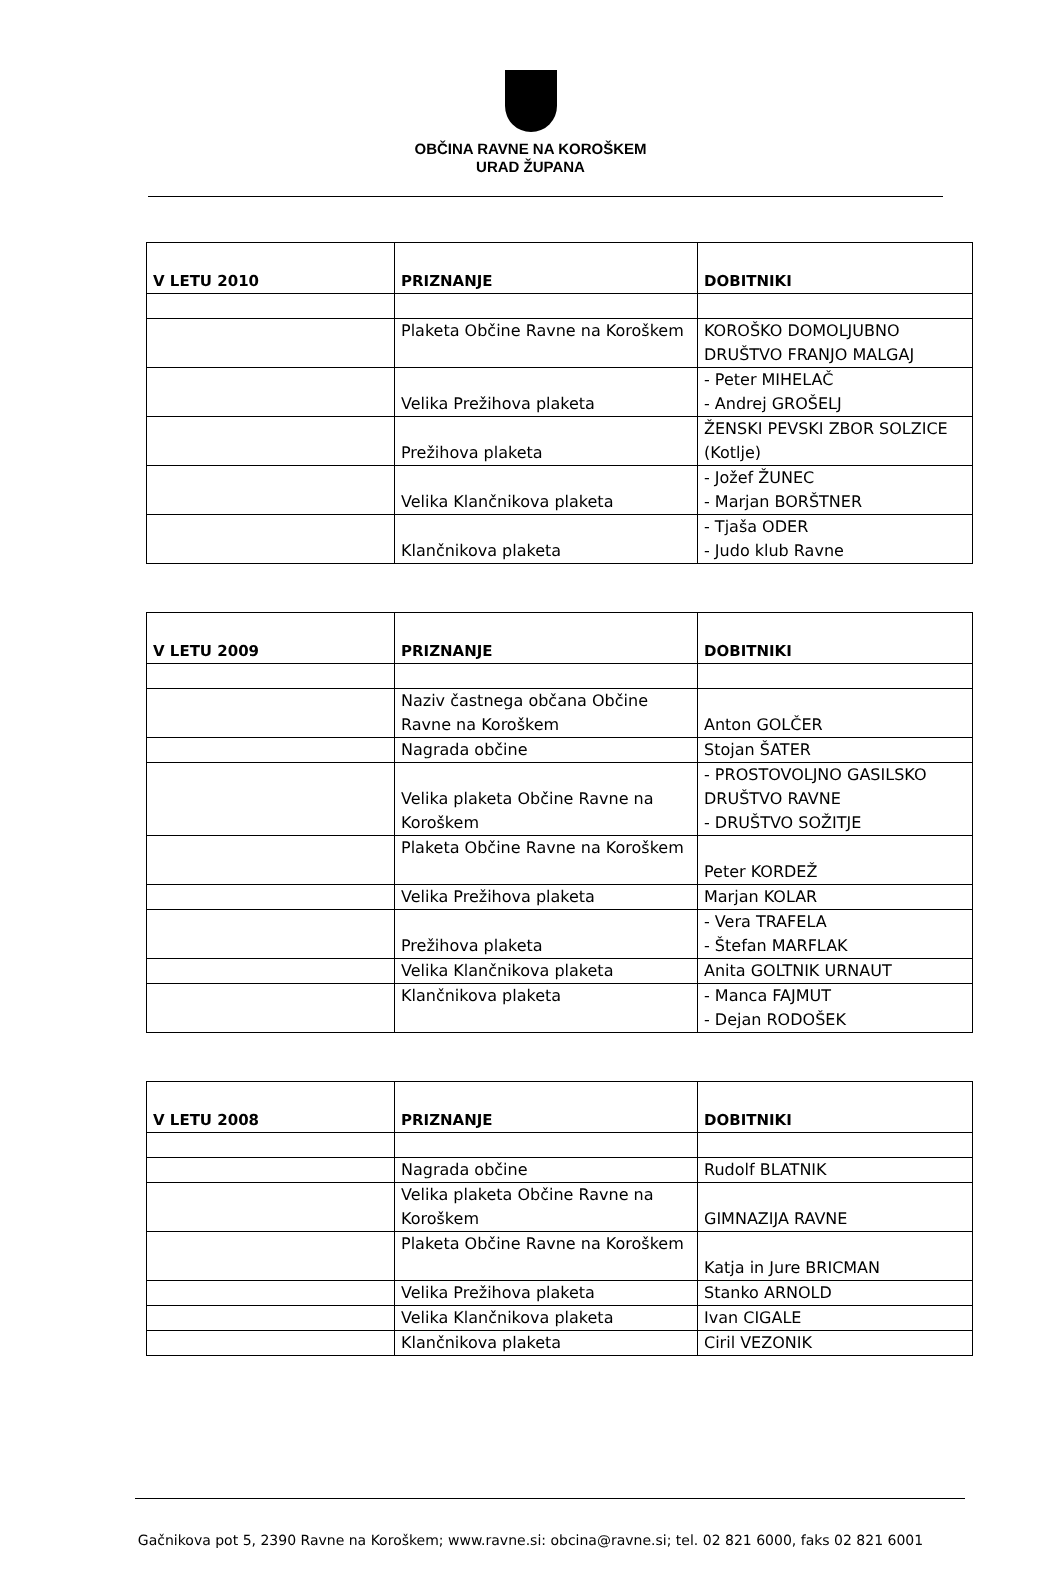OBČINA RAVNE NA KOROŠKEM
URAD ŽUPANA
| V LETU 2010 | PRIZNANJE | DOBITNIKI |
| --- | --- | --- |
| | Plaketa Občine Ravne na Koroškem | KOROŠKO DOMOLJUBNO DRUŠTVO FRANJO MALGAJ |
| | Velika Prežihova plaketa | - Peter MIHELAČ - Andrej GROŠELJ |
| | Prežihova plaketa | ŽENSKI PEVSKI ZBOR SOLZICE (Kotlje) |
| | Velika Klančnikova plaketa | - Jožef ŽUNEC - Marjan BORŠTNER |
| | Klančnikova plaketa | - Tjaša ODER - Judo klub Ravne |
| V LETU 2009 | PRIZNANJE | DOBITNIKI |
| --- | --- | --- |
| | Naziv častnega občana Občine Ravne na Koroškem | Anton GOLČER |
| | Nagrada občine | Stojan ŠATER |
| | Velika plaketa Občine Ravne na Koroškem | - PROSTOVOLJNO GASILSKO DRUŠTVO RAVNE - DRUŠTVO SOŽITJE |
| | Plaketa Občine Ravne na Koroškem | Peter KORDEŽ |
| | Velika Prežihova plaketa | Marjan KOLAR |
| | Prežihova plaketa | - Vera TRAFELA - Štefan MARFLAK |
| | Velika Klančnikova plaketa | Anita GOLTNIK URNAUT |
| | Klančnikova plaketa | - Manca FAJMUT - Dejan RODOŠEK |
| V LETU 2008 | PRIZNANJE | DOBITNIKI |
| --- | --- | --- |
| | Nagrada občine | Rudolf BLATNIK |
| | Velika plaketa Občine Ravne na Koroškem | GIMNAZIJA RAVNE |
| | Plaketa Občine Ravne na Koroškem | Katja in Jure BRICMAN |
| | Velika Prežihova plaketa | Stanko ARNOLD |
| | Velika Klančnikova plaketa | Ivan CIGALE |
| | Klančnikova plaketa | Ciril VEZONIK |
Gačnikova pot 5, 2390 Ravne na Koroškem; www.ravne.si: obcina@ravne.si; tel. 02 821 6000, faks 02 821 6001